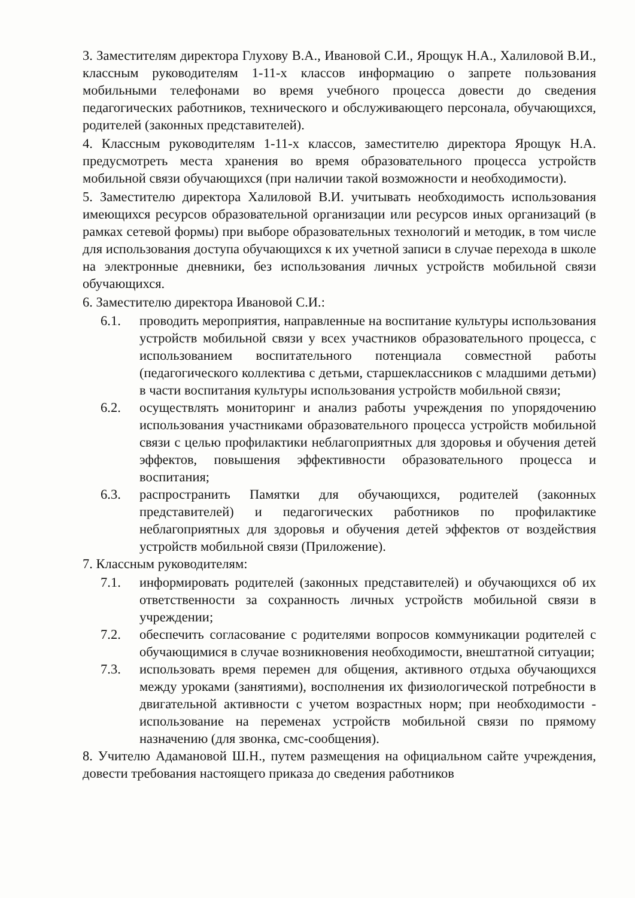3. Заместителям директора Глухову В.А., Ивановой С.И., Ярощук Н.А., Халиловой В.И., классным руководителям 1-11-х классов информацию о запрете пользования мобильными телефонами во время учебного процесса довести до сведения педагогических работников, технического и обслуживающего персонала, обучающихся, родителей (законных представителей).
4. Классным руководителям 1-11-х классов, заместителю директора Ярощук Н.А. предусмотреть места хранения во время образовательного процесса устройств мобильной связи обучающихся (при наличии такой возможности и необходимости).
5. Заместителю директора Халиловой В.И. учитывать необходимость использования имеющихся ресурсов образовательной организации или ресурсов иных организаций (в рамках сетевой формы) при выборе образовательных технологий и методик, в том числе для использования доступа обучающихся к их учетной записи в случае перехода в школе на электронные дневники, без использования личных устройств мобильной связи обучающихся.
6. Заместителю директора Ивановой С.И.:
6.1. проводить мероприятия, направленные на воспитание культуры использования устройств мобильной связи у всех участников образовательного процесса, с использованием воспитательного потенциала совместной работы (педагогического коллектива с детьми, старшеклассников с младшими детьми) в части воспитания культуры использования устройств мобильной связи;
6.2. осуществлять мониторинг и анализ работы учреждения по упорядочению использования участниками образовательного процесса устройств мобильной связи с целью профилактики неблагоприятных для здоровья и обучения детей эффектов, повышения эффективности образовательного процесса и воспитания;
6.3. распространить Памятки для обучающихся, родителей (законных представителей) и педагогических работников по профилактике неблагоприятных для здоровья и обучения детей эффектов от воздействия устройств мобильной связи (Приложение).
7. Классным руководителям:
7.1. информировать родителей (законных представителей) и обучающихся об их ответственности за сохранность личных устройств мобильной связи в учреждении;
7.2. обеспечить согласование с родителями вопросов коммуникации родителей с обучающимися в случае возникновения необходимости, внештатной ситуации;
7.3. использовать время перемен для общения, активного отдыха обучающихся между уроками (занятиями), восполнения их физиологической потребности в двигательной активности с учетом возрастных норм; при необходимости - использование на переменах устройств мобильной связи по прямому назначению (для звонка, смс-сообщения).
8. Учителю Адамановой Ш.Н., путем размещения на официальном сайте учреждения, довести требования настоящего приказа до сведения работников